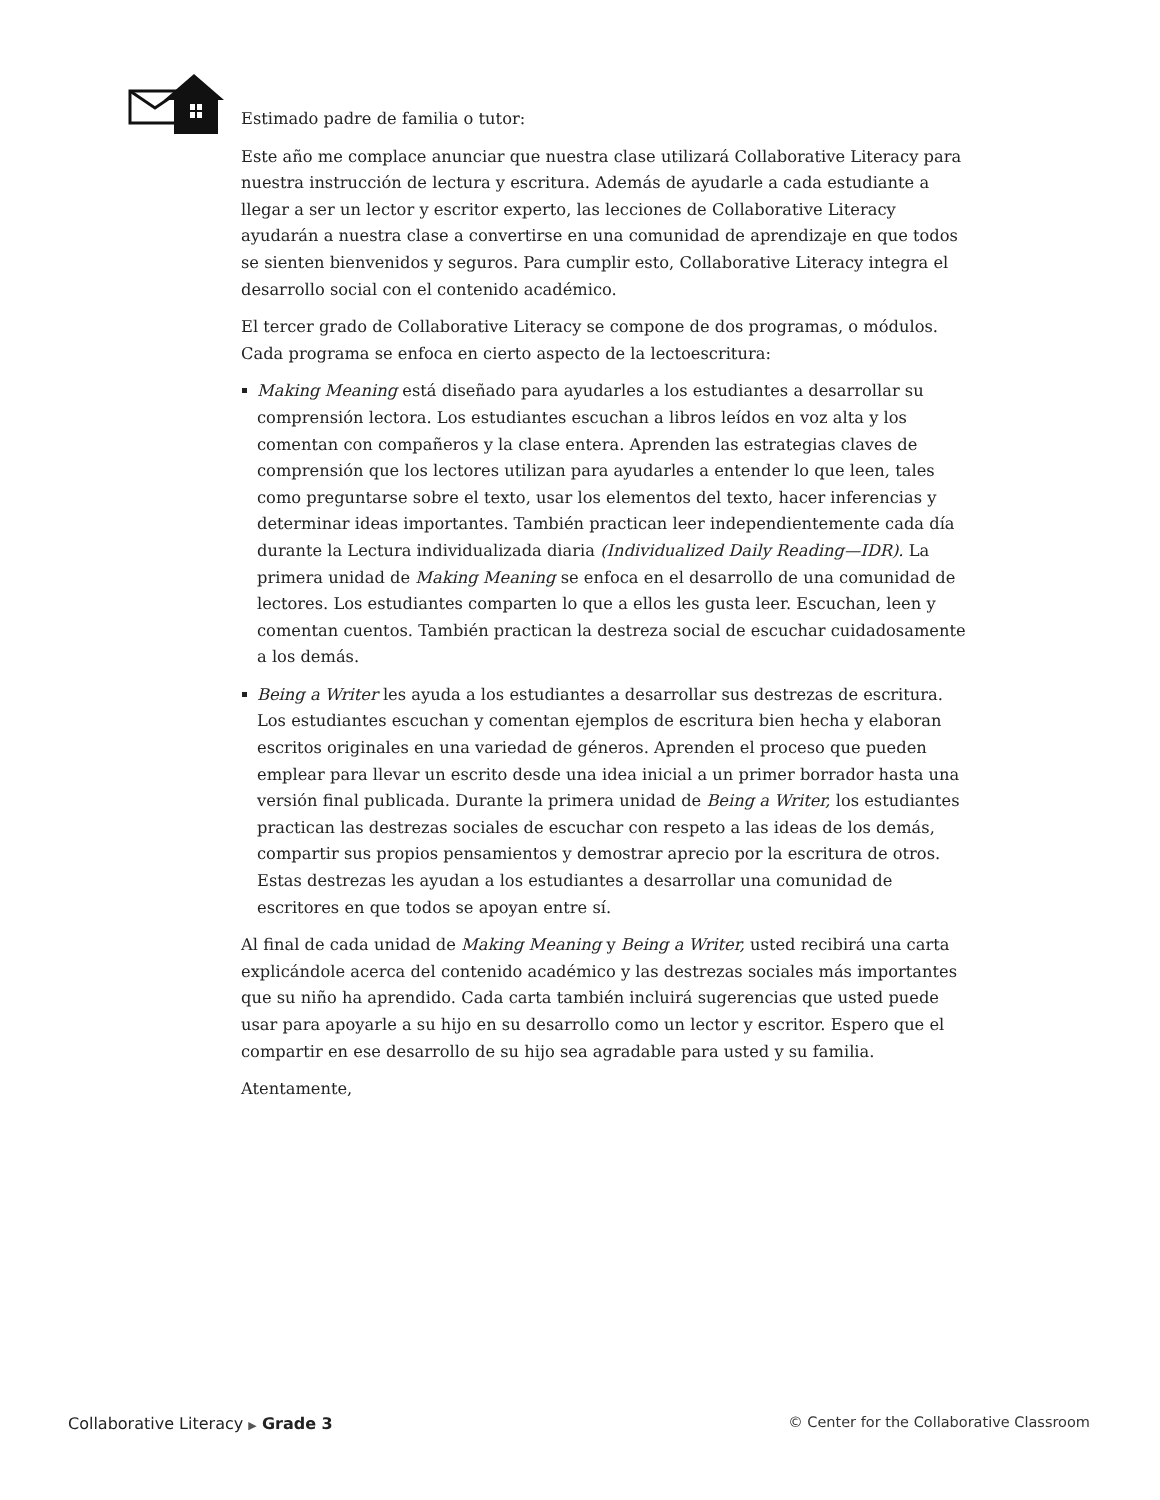Estimado padre de familia o tutor:
Este año me complace anunciar que nuestra clase utilizará Collaborative Literacy para nuestra instrucción de lectura y escritura. Además de ayudarle a cada estudiante a llegar a ser un lector y escritor experto, las lecciones de Collaborative Literacy ayudarán a nuestra clase a convertirse en una comunidad de aprendizaje en que todos se sienten bienvenidos y seguros. Para cumplir esto, Collaborative Literacy integra el desarrollo social con el contenido académico.
El tercer grado de Collaborative Literacy se compone de dos programas, o módulos. Cada programa se enfoca en cierto aspecto de la lectoescritura:
Making Meaning está diseñado para ayudarles a los estudiantes a desarrollar su comprensión lectora. Los estudiantes escuchan a libros leídos en voz alta y los comentan con compañeros y la clase entera. Aprenden las estrategias claves de comprensión que los lectores utilizan para ayudarles a entender lo que leen, tales como preguntarse sobre el texto, usar los elementos del texto, hacer inferencias y determinar ideas importantes. También practican leer independientemente cada día durante la Lectura individualizada diaria (Individualized Daily Reading—IDR). La primera unidad de Making Meaning se enfoca en el desarrollo de una comunidad de lectores. Los estudiantes comparten lo que a ellos les gusta leer. Escuchan, leen y comentan cuentos. También practican la destreza social de escuchar cuidadosamente a los demás.
Being a Writer les ayuda a los estudiantes a desarrollar sus destrezas de escritura. Los estudiantes escuchan y comentan ejemplos de escritura bien hecha y elaboran escritos originales en una variedad de géneros. Aprenden el proceso que pueden emplear para llevar un escrito desde una idea inicial a un primer borrador hasta una versión final publicada. Durante la primera unidad de Being a Writer, los estudiantes practican las destrezas sociales de escuchar con respeto a las ideas de los demás, compartir sus propios pensamientos y demostrar aprecio por la escritura de otros. Estas destrezas les ayudan a los estudiantes a desarrollar una comunidad de escritores en que todos se apoyan entre sí.
Al final de cada unidad de Making Meaning y Being a Writer, usted recibirá una carta explicándole acerca del contenido académico y las destrezas sociales más importantes que su niño ha aprendido. Cada carta también incluirá sugerencias que usted puede usar para apoyarle a su hijo en su desarrollo como un lector y escritor. Espero que el compartir en ese desarrollo de su hijo sea agradable para usted y su familia.
Atentamente,
Collaborative Literacy ▶ Grade 3 © Center for the Collaborative Classroom